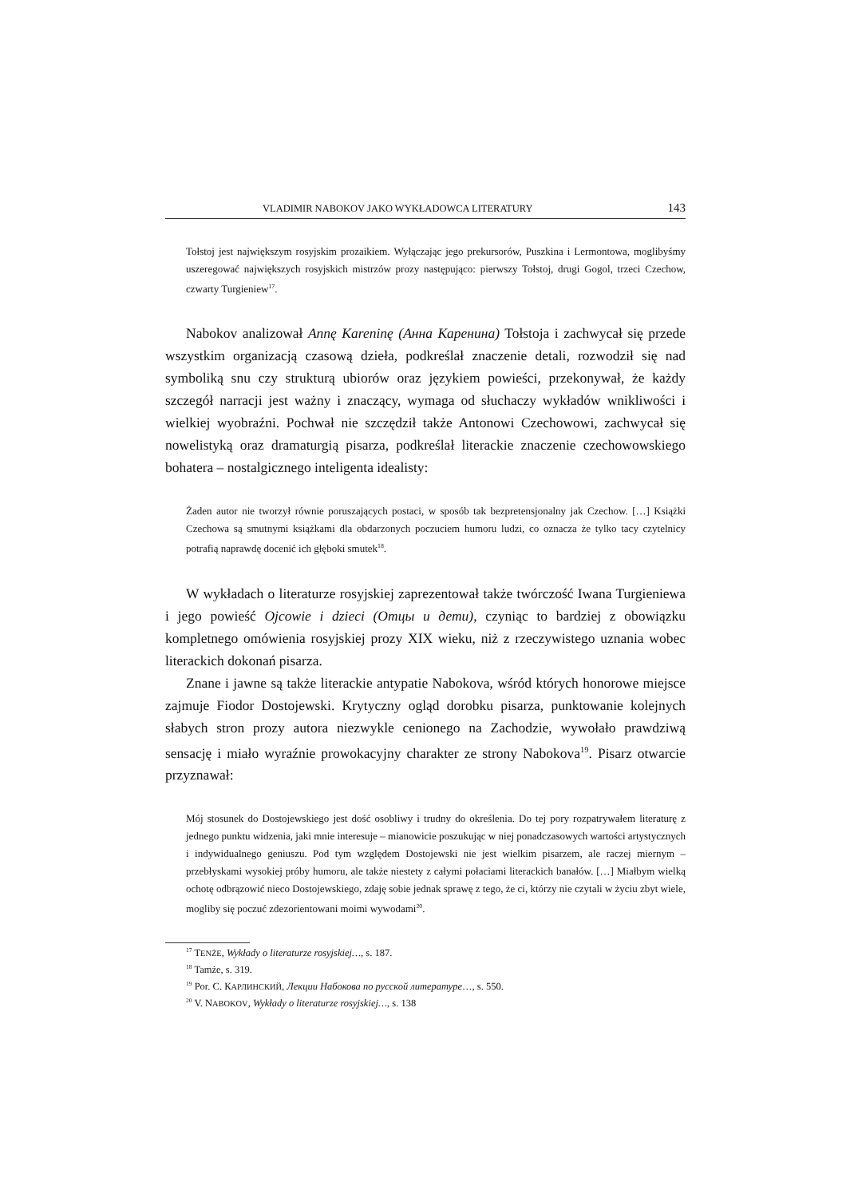VLADIMIR NABOKOV JAKO WYKŁADOWCA LITERATURY 143
Tołstoj jest największym rosyjskim prozaikiem. Wyłączając jego prekursorów, Puszkina i Lermontowa, moglibyśmy uszeregować największych rosyjskich mistrzów prozy następująco: pierwszy Tołstoj, drugi Gogol, trzeci Czechow, czwarty Turgieniew<sup>17</sup>.
Nabokov analizował Annę Kareninę (Анна Каренина) Tołstoja i zachwycał się przede wszystkim organizacją czasową dzieła, podkreślał znaczenie detali, rozwodził się nad symboliką snu czy strukturą ubiorów oraz językiem powieści, przekonywał, że każdy szczegół narracji jest ważny i znaczący, wymaga od słuchaczy wykładów wnikliwości i wielkiej wyobraźni. Pochwał nie szczędził także Antonowi Czechowowi, zachwycał się nowelistyką oraz dramaturgią pisarza, podkreślał literackie znaczenie czechowowskiego bohatera – nostalgicznego inteligenta idealisty:
Żaden autor nie tworzył równie poruszających postaci, w sposób tak bezpretensjonalny jak Czechow. […] Książki Czechowa są smutnymi książkami dla obdarzonych poczuciem humoru ludzi, co oznacza że tylko tacy czytelnicy potrafią naprawdę docenić ich głęboki smutek<sup>18</sup>.
W wykładach o literaturze rosyjskiej zaprezentował także twórczość Iwana Turgieniewa i jego powieść Ojcowie i dzieci (Отцы и дети), czyniąc to bardziej z obowiązku kompletnego omówienia rosyjskiej prozy XIX wieku, niż z rzeczywistego uznania wobec literackich dokonań pisarza.
Znane i jawne są także literackie antypatie Nabokova, wśród których honorowe miejsce zajmuje Fiodor Dostojewski. Krytyczny ogląd dorobku pisarza, punktowanie kolejnych słabych stron prozy autora niezwykle cenionego na Zachodzie, wywołało prawdziwą sensację i miało wyraźnie prowokacyjny charakter ze strony Nabokova<sup>19</sup>. Pisarz otwarcie przyznawał:
Mój stosunek do Dostojewskiego jest dość osobliwy i trudny do określenia. Do tej pory rozpatrywałem literaturę z jednego punktu widzenia, jaki mnie interesuje – mianowicie poszukując w niej ponadczasowych wartości artystycznych i indywidualnego geniuszu. Pod tym względem Dostojewski nie jest wielkim pisarzem, ale raczej miernym – przebłyskami wysokiej próby humoru, ale także niestety z całymi połaciami literackich banałów. […] Miałbym wielką ochotę odbrązowić nieco Dostojewskiego, zdaję sobie jednak sprawę z tego, że ci, którzy nie czytali w życiu zbyt wiele, mogliby się poczuć zdezorientowani moimi wywodami<sup>20</sup>.
<sup>17</sup> TENŻE, Wykłady o literaturze rosyjskiej…, s. 187.
<sup>18</sup> Tamże, s. 319.
<sup>19</sup> Por. С. КАРЛИНСКИЙ, Лекции Набокова по русской литературе…, s. 550.
<sup>20</sup> V. NABOKOV, Wykłady o literaturze rosyjskiej…, s. 138